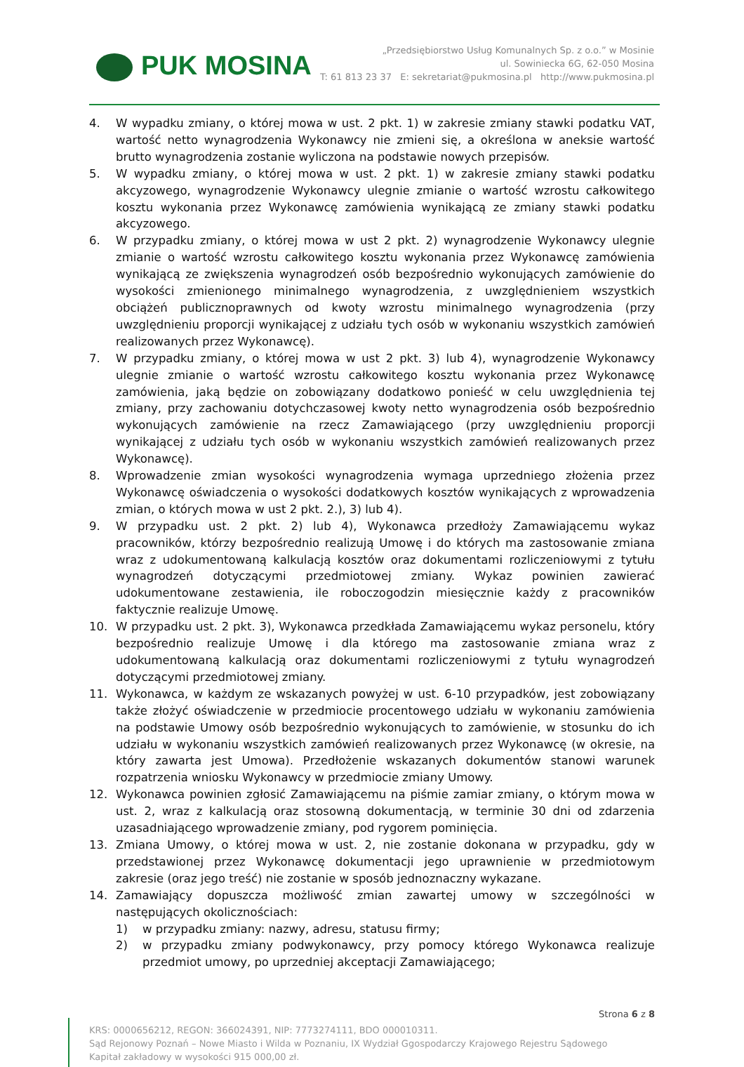PUK MOSINA
„Przedsiębiorstwo Usług Komunalnych Sp. z o.o.” w Mosinie
ul. Sowiniecka 6G, 62-050 Mosina
T: 61 813 23 37 E: sekretariat@pukmosina.pl http://www.pukmosina.pl
4. W wypadku zmiany, o której mowa w ust. 2 pkt. 1) w zakresie zmiany stawki podatku VAT, wartość netto wynagrodzenia Wykonawcy nie zmieni się, a określona w aneksie wartość brutto wynagrodzenia zostanie wyliczona na podstawie nowych przepisów.
5. W wypadku zmiany, o której mowa w ust. 2 pkt. 1) w zakresie zmiany stawki podatku akcyzowego, wynagrodzenie Wykonawcy ulegnie zmianie o wartość wzrostu całkowitego kosztu wykonania przez Wykonawcę zamówienia wynikającą ze zmiany stawki podatku akcyzowego.
6. W przypadku zmiany, o której mowa w ust 2 pkt. 2) wynagrodzenie Wykonawcy ulegnie zmianie o wartość wzrostu całkowitego kosztu wykonania przez Wykonawcę zamówienia wynikającą ze zwiększenia wynagrodzeń osób bezpośrednio wykonujących zamówienie do wysokości zmienionego minimalnego wynagrodzenia, z uwzględnieniem wszystkich obciążeń publicznoprawnych od kwoty wzrostu minimalnego wynagrodzenia (przy uwzględnieniu proporcji wynikającej z udziału tych osób w wykonaniu wszystkich zamówień realizowanych przez Wykonawcę).
7. W przypadku zmiany, o której mowa w ust 2 pkt. 3) lub 4), wynagrodzenie Wykonawcy ulegnie zmianie o wartość wzrostu całkowitego kosztu wykonania przez Wykonawcę zamówienia, jaką będzie on zobowiązany dodatkowo ponieść w celu uwzględnienia tej zmiany, przy zachowaniu dotychczasowej kwoty netto wynagrodzenia osób bezpośrednio wykonujących zamówienie na rzecz Zamawiającego (przy uwzględnieniu proporcji wynikającej z udziału tych osób w wykonaniu wszystkich zamówień realizowanych przez Wykonawcę).
8. Wprowadzenie zmian wysokości wynagrodzenia wymaga uprzedniego złożenia przez Wykonawcę oświadczenia o wysokości dodatkowych kosztów wynikających z wprowadzenia zmian, o których mowa w ust 2 pkt. 2.), 3) lub 4).
9. W przypadku ust. 2 pkt. 2) lub 4), Wykonawca przedłoży Zamawiającemu wykaz pracowników, którzy bezpośrednio realizują Umowę i do których ma zastosowanie zmiana wraz z udokumentowaną kalkulacją kosztów oraz dokumentami rozliczeniowymi z tytułu wynagrodzeń dotyczącymi przedmiotowej zmiany. Wykaz powinien zawierać udokumentowane zestawienia, ile roboczogodzin miesięcznie każdy z pracowników faktycznie realizuje Umowę.
10. W przypadku ust. 2 pkt. 3), Wykonawca przedkłada Zamawiającemu wykaz personelu, który bezpośrednio realizuje Umowę i dla którego ma zastosowanie zmiana wraz z udokumentowaną kalkulacją oraz dokumentami rozliczeniowymi z tytułu wynagrodzeń dotyczącymi przedmiotowej zmiany.
11. Wykonawca, w każdym ze wskazanych powyżej w ust. 6-10 przypadków, jest zobowiązany także złożyć oświadczenie w przedmiocie procentowego udziału w wykonaniu zamówienia na podstawie Umowy osób bezpośrednio wykonujących to zamówienie, w stosunku do ich udziału w wykonaniu wszystkich zamówień realizowanych przez Wykonawcę (w okresie, na który zawarta jest Umowa). Przedłożenie wskazanych dokumentów stanowi warunek rozpatrzenia wniosku Wykonawcy w przedmiocie zmiany Umowy.
12. Wykonawca powinien zgłosić Zamawiającemu na piśmie zamiar zmiany, o którym mowa w ust. 2, wraz z kalkulacją oraz stosowną dokumentacją, w terminie 30 dni od zdarzenia uzasadniającego wprowadzenie zmiany, pod rygorem pominięcia.
13. Zmiana Umowy, o której mowa w ust. 2, nie zostanie dokonana w przypadku, gdy w przedstawionej przez Wykonawcę dokumentacji jego uprawnienie w przedmiotowym zakresie (oraz jego treść) nie zostanie w sposób jednoznaczny wykazane.
14. Zamawiający dopuszcza możliwość zmian zawartej umowy w szczególności w następujących okolicznościach:
1) w przypadku zmiany: nazwy, adresu, statusu firmy;
2) w przypadku zmiany podwykonawcy, przy pomocy którego Wykonawca realizuje przedmiot umowy, po uprzedniej akceptacji Zamawiającego;
Strona 6 z 8
KRS: 0000656212, REGON: 366024391, NIP: 7773274111, BDO 000010311.
Sąd Rejonowy Poznań – Nowe Miasto i Wilda w Poznaniu, IX Wydział Ggospodarczy Krajowego Rejestru Sądowego
Kapitał zakładowy w wysokości 915 000,00 zł.